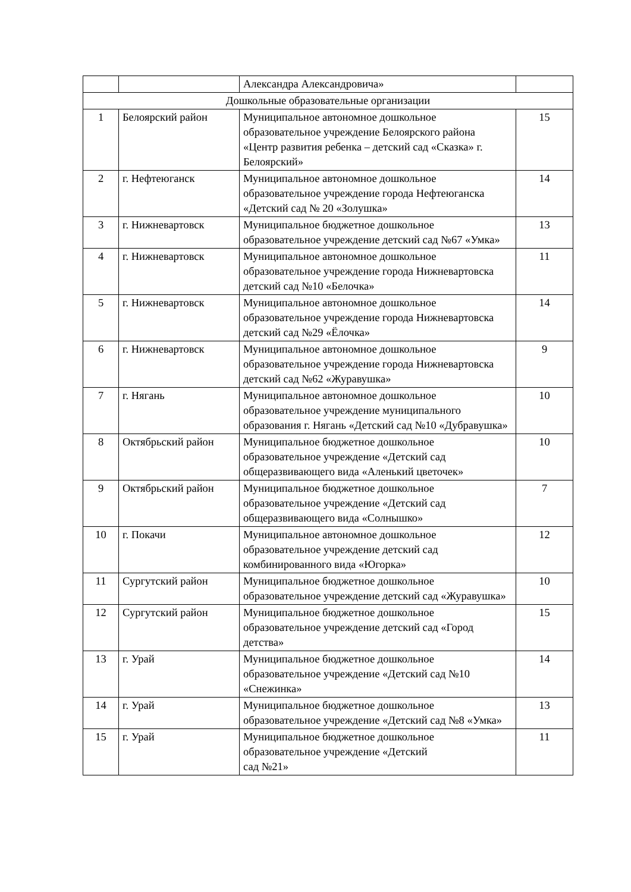| | | Александра Александровича» | |
| Дошкольные образовательные организации | | | |
| 1 | Белоярский район | Муниципальное автономное дошкольное образовательное учреждение Белоярского района «Центр развития ребенка – детский сад «Сказка» г. Белоярский» | 15 |
| 2 | г. Нефтеюганск | Муниципальное автономное дошкольное образовательное учреждение города Нефтеюганска «Детский сад № 20 «Золушка» | 14 |
| 3 | г. Нижневартовск | Муниципальное бюджетное дошкольное образовательное учреждение детский сад №67 «Умка» | 13 |
| 4 | г. Нижневартовск | Муниципальное автономное дошкольное образовательное учреждение города Нижневартовска детский сад №10 «Белочка» | 11 |
| 5 | г. Нижневартовск | Муниципальное автономное дошкольное образовательное учреждение города Нижневартовска детский сад №29 «Ёлочка» | 14 |
| 6 | г. Нижневартовск | Муниципальное автономное дошкольное образовательное учреждение города Нижневартовска детский сад №62 «Журавушка» | 9 |
| 7 | г. Нягань | Муниципальное автономное дошкольное образовательное учреждение муниципального образования г. Нягань «Детский сад №10 «Дубравушка» | 10 |
| 8 | Октябрьский район | Муниципальное бюджетное дошкольное образовательное учреждение «Детский сад общеразвивающего вида «Аленький цветочек» | 10 |
| 9 | Октябрьский район | Муниципальное бюджетное дошкольное образовательное учреждение «Детский сад общеразвивающего вида «Солнышко» | 7 |
| 10 | г. Покачи | Муниципальное автономное дошкольное образовательное учреждение детский сад комбинированного вида «Югорка» | 12 |
| 11 | Сургутский район | Муниципальное бюджетное дошкольное образовательное учреждение детский сад «Журавушка» | 10 |
| 12 | Сургутский район | Муниципальное бюджетное дошкольное образовательное учреждение детский сад «Город детства» | 15 |
| 13 | г. Урай | Муниципальное бюджетное дошкольное образовательное учреждение «Детский сад №10 «Снежинка» | 14 |
| 14 | г. Урай | Муниципальное бюджетное дошкольное образовательное учреждение «Детский сад №8 «Умка» | 13 |
| 15 | г. Урай | Муниципальное бюджетное дошкольное образовательное учреждение «Детский сад №21» | 11 |